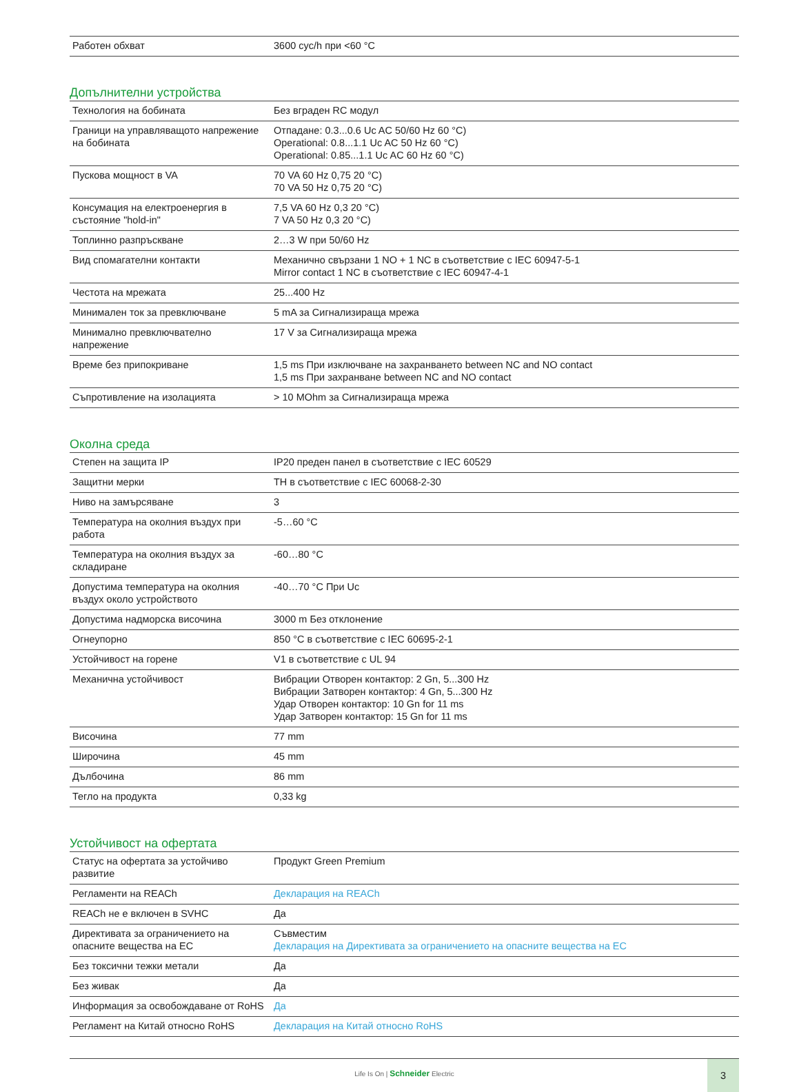| Работен обхват | 3600 cyc/h при <60 °C |
Допълнителни устройства
| Технология на бобината | Без вграден RC модул |
| Граници на управляващото напрежение на бобината | Отпадане: 0.3...0.6 Uc AC 50/60 Hz 60 °C) Operational: 0.8...1.1 Uc AC 50 Hz 60 °C) Operational: 0.85...1.1 Uc AC 60 Hz 60 °C) |
| Пускова мощност в VA | 70 VA 60 Hz 0,75 20 °C) 70 VA 50 Hz 0,75 20 °C) |
| Консумация на електроенергия в състояние "hold-in" | 7,5 VA 60 Hz 0,3 20 °C) 7 VA 50 Hz 0,3 20 °C) |
| Топлинно разпръскване | 2…3 W при 50/60 Hz |
| Вид спомагателни контакти | Механично свързани 1 NO + 1 NC в съответствие с IEC 60947-5-1 Mirror contact 1 NC в съответствие с IEC 60947-4-1 |
| Честота на мрежата | 25...400 Hz |
| Минимален ток за превключване | 5 mA за Сигнализираща мрежа |
| Минимално превключвателно напрежение | 17 V за Сигнализираща мрежа |
| Време без припокриване | 1,5 ms При изключване на захранването between NC and NO contact 1,5 ms При захранване between NC and NO contact |
| Съпротивление на изолацията | > 10 MOhm за Сигнализираща мрежа |
Околна среда
| Степен на защита IP | IP20 преден панел в съответствие с IEC 60529 |
| Защитни мерки | TH в съответствие с IEC 60068-2-30 |
| Ниво на замърсяване | 3 |
| Температура на околния въздух при работа | -5…60 °C |
| Температура на околния въздух за складиране | -60…80 °C |
| Допустима температура на околния въздух около устройството | -40…70 °C При Uc |
| Допустима надморска височина | 3000 m Без отклонение |
| Огнеупорно | 850 °C в съответствие с IEC 60695-2-1 |
| Устойчивост на горене | V1 в съответствие с UL 94 |
| Механична устойчивост | Вибрации Отворен контактор: 2 Gn, 5...300 Hz Вибрации Затворен контактор: 4 Gn, 5...300 Hz Удар Отворен контактор: 10 Gn for 11 ms Удар Затворен контактор: 15 Gn for 11 ms |
| Височина | 77 mm |
| Широчина | 45 mm |
| Дълбочина | 86 mm |
| Тегло на продукта | 0,33 kg |
Устойчивост на офертата
| Статус на офертата за устойчиво развитие | Продукт Green Premium |
| Регламенти на REACh | Декларация на REACh |
| REACh не е включен в SVHC | Да |
| Директивата за ограничението на опасните вещества на ЕС | Съвместим Декларация на Директивата за ограничението на опасните вещества на ЕС |
| Без токсични тежки метали | Да |
| Без живак | Да |
| Информация за освобождаване от RoHS | Да |
| Регламент на Китай относно RoHS | Декларация на Китай относно RoHS |
Life Is On | Schneider Electric
3